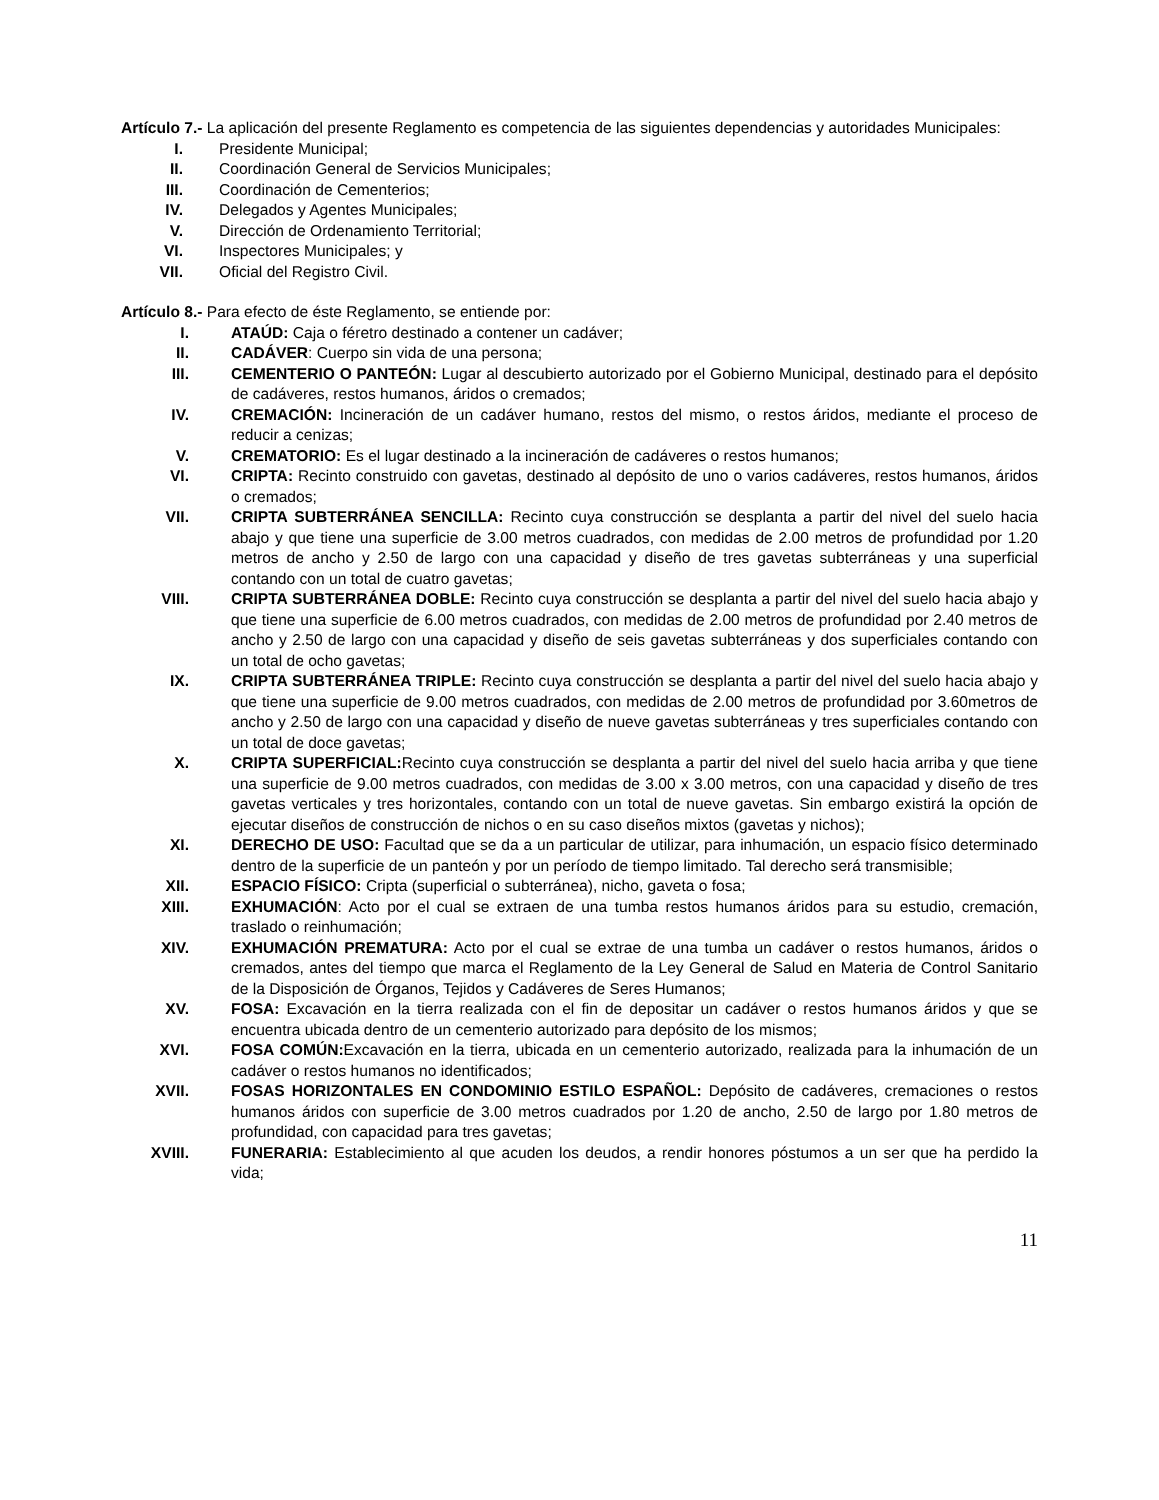Artículo 7.- La aplicación del presente Reglamento es competencia de las siguientes dependencias y autoridades Municipales:
I. Presidente Municipal;
II. Coordinación General de Servicios Municipales;
III. Coordinación de Cementerios;
IV. Delegados y Agentes Municipales;
V. Dirección de Ordenamiento Territorial;
VI. Inspectores Municipales; y
VII. Oficial del Registro Civil.
Artículo 8.- Para efecto de éste Reglamento, se entiende por:
I. ATAÚD: Caja o féretro destinado a contener un cadáver;
II. CADÁVER: Cuerpo sin vida de una persona;
III. CEMENTERIO O PANTEÓN: Lugar al descubierto autorizado por el Gobierno Municipal, destinado para el depósito de cadáveres, restos humanos, áridos o cremados;
IV. CREMACIÓN: Incineración de un cadáver humano, restos del mismo, o restos áridos, mediante el proceso de reducir a cenizas;
V. CREMATORIO: Es el lugar destinado a la incineración de cadáveres o restos humanos;
VI. CRIPTA: Recinto construido con gavetas, destinado al depósito de uno o varios cadáveres, restos humanos, áridos o cremados;
VII. CRIPTA SUBTERRÁNEA SENCILLA: Recinto cuya construcción se desplanta a partir del nivel del suelo hacia abajo y que tiene una superficie de 3.00 metros cuadrados, con medidas de 2.00 metros de profundidad por 1.20 metros de ancho y 2.50 de largo con una capacidad y diseño de tres gavetas subterráneas y una superficial contando con un total de cuatro gavetas;
VIII. CRIPTA SUBTERRÁNEA DOBLE: Recinto cuya construcción se desplanta a partir del nivel del suelo hacia abajo y que tiene una superficie de 6.00 metros cuadrados, con medidas de 2.00 metros de profundidad por 2.40 metros de ancho y 2.50 de largo con una capacidad y diseño de seis gavetas subterráneas y dos superficiales contando con un total de ocho gavetas;
IX. CRIPTA SUBTERRÁNEA TRIPLE: Recinto cuya construcción se desplanta a partir del nivel del suelo hacia abajo y que tiene una superficie de 9.00 metros cuadrados, con medidas de 2.00 metros de profundidad por 3.60metros de ancho y 2.50 de largo con una capacidad y diseño de nueve gavetas subterráneas y tres superficiales contando con un total de doce gavetas;
X. CRIPTA SUPERFICIAL: Recinto cuya construcción se desplanta a partir del nivel del suelo hacia arriba y que tiene una superficie de 9.00 metros cuadrados, con medidas de 3.00 x 3.00 metros, con una capacidad y diseño de tres gavetas verticales y tres horizontales, contando con un total de nueve gavetas. Sin embargo existirá la opción de ejecutar diseños de construcción de nichos o en su caso diseños mixtos (gavetas y nichos);
XI. DERECHO DE USO: Facultad que se da a un particular de utilizar, para inhumación, un espacio físico determinado dentro de la superficie de un panteón y por un período de tiempo limitado. Tal derecho será transmisible;
XII. ESPACIO FÍSICO: Cripta (superficial o subterránea), nicho, gaveta o fosa;
XIII. EXHUMACIÓN: Acto por el cual se extraen de una tumba restos humanos áridos para su estudio, cremación, traslado o reinhumación;
XIV. EXHUMACIÓN PREMATURA: Acto por el cual se extrae de una tumba un cadáver o restos humanos, áridos o cremados, antes del tiempo que marca el Reglamento de la Ley General de Salud en Materia de Control Sanitario de la Disposición de Órganos, Tejidos y Cadáveres de Seres Humanos;
XV. FOSA: Excavación en la tierra realizada con el fin de depositar un cadáver o restos humanos áridos y que se encuentra ubicada dentro de un cementerio autorizado para depósito de los mismos;
XVI. FOSA COMÚN: Excavación en la tierra, ubicada en un cementerio autorizado, realizada para la inhumación de un cadáver o restos humanos no identificados;
XVII. FOSAS HORIZONTALES EN CONDOMINIO ESTILO ESPAÑOL: Depósito de cadáveres, cremaciones o restos humanos áridos con superficie de 3.00 metros cuadrados por 1.20 de ancho, 2.50 de largo por 1.80 metros de profundidad, con capacidad para tres gavetas;
XVIII. FUNERARIA: Establecimiento al que acuden los deudos, a rendir honores póstumos a un ser que ha perdido la vida;
11